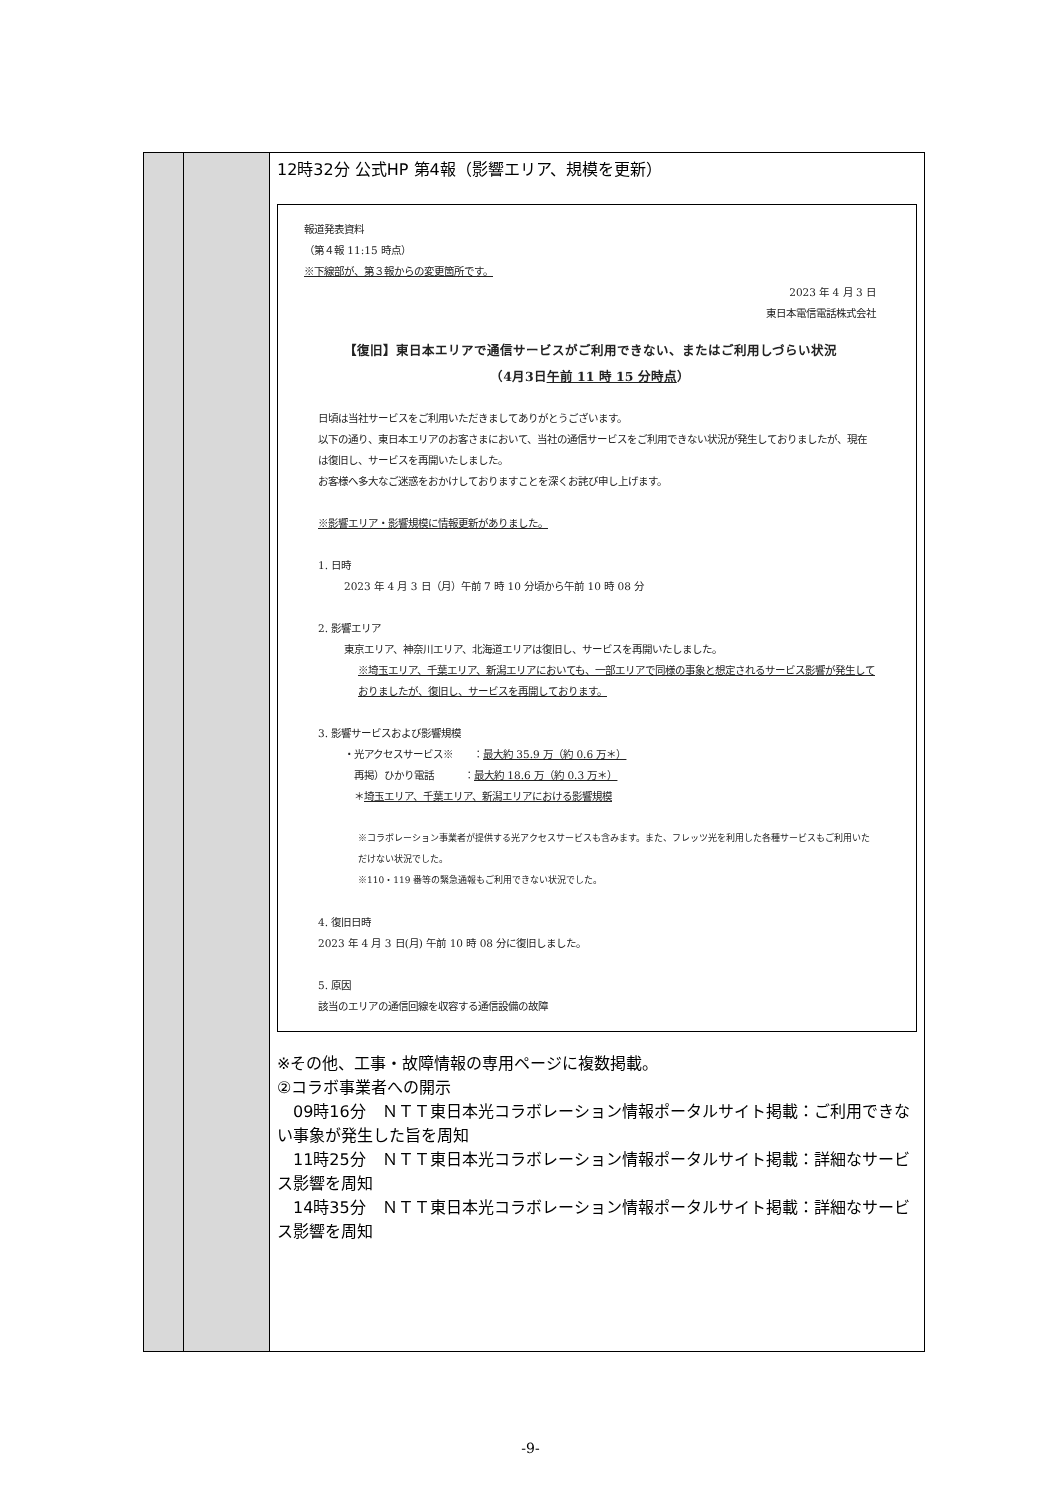| | | 12時32分 公式HP 第4報（影響エリア、規模を更新） 報道発表資料 （第４報 11:15 時点） ※下線部が、第３報からの変更箇所です。 2023 年 4 月 3 日 東日本電信電話株式会社 【復旧】東日本エリアで通信サービスがご利用できない、またはご利用しづらい状況 （4月3日 午前 11 時 15 分時点 ） 日頃は当社サービスをご利用いただきましてありがとうございます。 以下の通り、東日本エリアのお客さまにおいて、当社の通信サービスをご利用できない状況が発生しておりましたが、現在は復旧し、サービスを再開いたしました。 お客様へ多大なご迷惑をおかけしておりますことを深くお詫び申し上げます。 ※影響エリア・影響規模に情報更新がありました。 1. 日時 2023 年 4 月 3 日（月）午前 7 時 10 分頃から午前 10 時 08 分 2. 影響エリア 東京エリア、神奈川エリア、北海道エリアは復旧し、サービスを再開いたしました。 ※埼玉エリア、千葉エリア、新潟エリアにおいても、一部エリアで同様の事象と想定されるサービス影響が発生しておりましたが、復旧し、サービスを再開しております。 3. 影響サービスおよび影響規模 ・光アクセスサービス※ ： 最大約 35.9 万（約 0.6 万＊） 再掲）ひかり電話 ： 最大約 18.6 万（約 0.3 万＊） ＊ 埼玉エリア、千葉エリア、新潟エリアにおける影響規模 ※コラボレーション事業者が提供する光アクセスサービスも含みます。また、フレッツ光を利用した各種サービスもご利用いただけない状況でした。 ※110・119 番等の緊急通報もご利用できない状況でした。 4. 復旧日時 2023 年 4 月 3 日(月) 午前 10 時 08 分に復旧しました。 5. 原因 該当のエリアの通信回線を収容する通信設備の故障 ※その他、工事・故障情報の専用ページに複数掲載。 ②コラボ事業者への開示 09時16分 ＮＴＴ東日本光コラボレーション情報ポータルサイト掲載：ご利用できない事象が発生した旨を周知 11時25分 ＮＴＴ東日本光コラボレーション情報ポータルサイト掲載：詳細なサービス影響を周知 14時35分 ＮＴＴ東日本光コラボレーション情報ポータルサイト掲載：詳細なサービス影響を周知 |
-9-